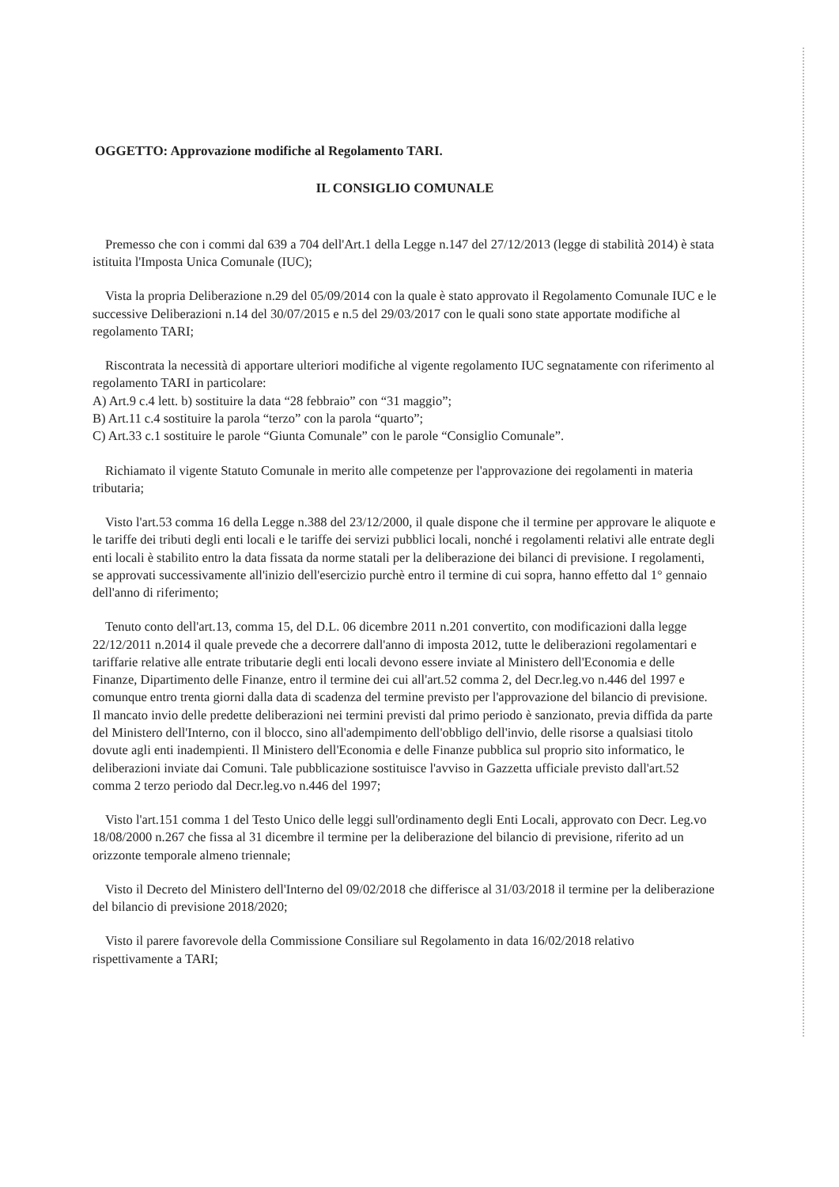OGGETTO: Approvazione modifiche al Regolamento TARI.
IL CONSIGLIO COMUNALE
Premesso che con i commi dal 639 a 704 dell'Art.1 della Legge n.147 del 27/12/2013 (legge di stabilità 2014) è stata istituita l'Imposta Unica Comunale (IUC);
Vista la propria Deliberazione n.29 del 05/09/2014 con la quale è stato approvato il Regolamento Comunale IUC e le successive Deliberazioni n.14 del 30/07/2015 e n.5 del 29/03/2017 con le quali sono state apportate modifiche al regolamento TARI;
Riscontrata la necessità di apportare ulteriori modifiche al vigente regolamento IUC segnatamente con riferimento al regolamento TARI in particolare:
A) Art.9 c.4 lett. b) sostituire la data “28 febbraio” con “31 maggio”;
B) Art.11 c.4 sostituire la parola “terzo” con la parola “quarto”;
C) Art.33 c.1 sostituire le parole “Giunta Comunale” con le parole “Consiglio Comunale”.
Richiamato il vigente Statuto Comunale in merito alle competenze per l'approvazione dei regolamenti in materia tributaria;
Visto l'art.53 comma 16 della Legge n.388 del 23/12/2000, il quale dispone che il termine per approvare le aliquote e le tariffe dei tributi degli enti locali e le tariffe dei servizi pubblici locali, nonché i regolamenti relativi alle entrate degli enti locali è stabilito entro la data fissata da norme statali per la deliberazione dei bilanci di previsione. I regolamenti, se approvati successivamente all'inizio dell'esercizio purchè entro il termine di cui sopra, hanno effetto dal 1° gennaio dell'anno di riferimento;
Tenuto conto dell'art.13, comma 15, del D.L. 06 dicembre 2011 n.201 convertito, con modificazioni dalla legge 22/12/2011 n.2014 il quale prevede che a decorrere dall'anno di imposta 2012, tutte le deliberazioni regolamentari e tariffarie relative alle entrate tributarie degli enti locali devono essere inviate al Ministero dell'Economia e delle Finanze, Dipartimento delle Finanze, entro il termine dei cui all'art.52 comma 2, del Decr.leg.vo n.446 del 1997 e comunque entro trenta giorni dalla data di scadenza del termine previsto per l'approvazione del bilancio di previsione. Il mancato invio delle predette deliberazioni nei termini previsti dal primo periodo è sanzionato, previa diffida da parte del Ministero dell'Interno, con il blocco, sino all'adempimento dell'obbligo dell'invio, delle risorse a qualsiasi titolo dovute agli enti inadempienti. Il Ministero dell'Economia e delle Finanze pubblica sul proprio sito informatico, le deliberazioni inviate dai Comuni. Tale pubblicazione sostituisce l'avviso in Gazzetta ufficiale previsto dall'art.52 comma 2 terzo periodo dal Decr.leg.vo n.446 del 1997;
Visto l'art.151 comma 1 del Testo Unico delle leggi sull'ordinamento degli Enti Locali, approvato con Decr. Leg.vo 18/08/2000 n.267 che fissa al 31 dicembre il termine per la deliberazione del bilancio di previsione, riferito ad un orizzonte temporale almeno triennale;
Visto il Decreto del Ministero dell'Interno del 09/02/2018 che differisce al 31/03/2018 il termine per la deliberazione del bilancio di previsione 2018/2020;
Visto il parere favorevole della Commissione Consiliare sul Regolamento in data 16/02/2018 relativo rispettivamente a TARI;